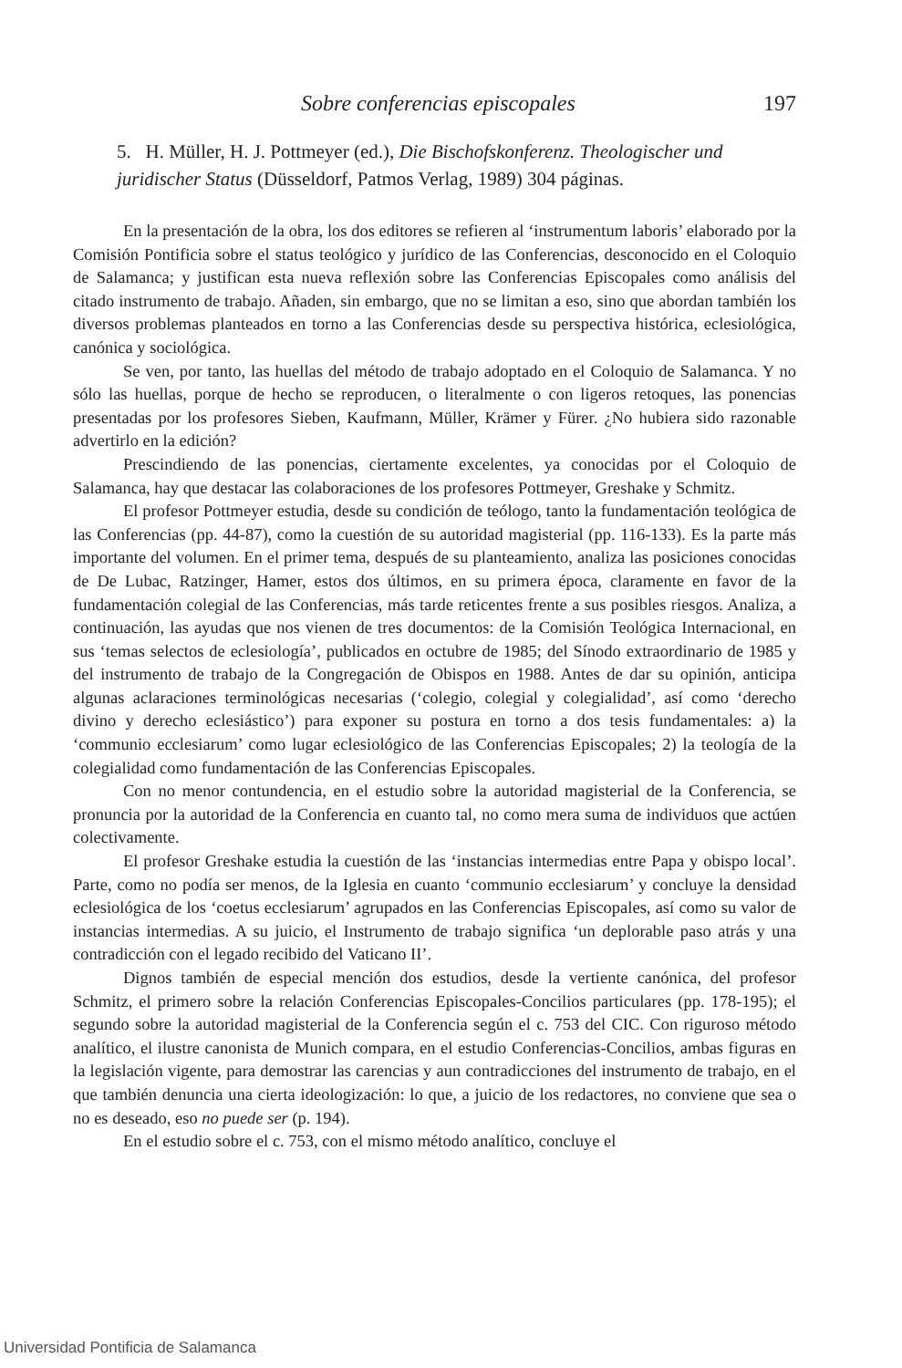Sobre conferencias episcopales 197
5. H. Müller, H. J. Pottmeyer (ed.), Die Bischofskonferenz. Theologischer und juridischer Status (Düsseldorf, Patmos Verlag, 1989) 304 páginas.
En la presentación de la obra, los dos editores se refieren al ‘instrumentum laboris’ elaborado por la Comisión Pontificia sobre el status teológico y jurídico de las Conferencias, desconocido en el Coloquio de Salamanca; y justifican esta nueva reflexión sobre las Conferencias Episcopales como análisis del citado instrumento de trabajo. Añaden, sin embargo, que no se limitan a eso, sino que abordan también los diversos problemas planteados en torno a las Conferencias desde su perspectiva histórica, eclesiológica, canónica y sociológica.
Se ven, por tanto, las huellas del método de trabajo adoptado en el Coloquio de Salamanca. Y no sólo las huellas, porque de hecho se reproducen, o literalmente o con ligeros retoques, las ponencias presentadas por los profesores Sieben, Kaufmann, Müller, Krämer y Fürer. ¿No hubiera sido razonable advertirlo en la edición?
Prescindiendo de las ponencias, ciertamente excelentes, ya conocidas por el Coloquio de Salamanca, hay que destacar las colaboraciones de los profesores Pottmeyer, Greshake y Schmitz.
El profesor Pottmeyer estudia, desde su condición de teólogo, tanto la fundamentación teológica de las Conferencias (pp. 44-87), como la cuestión de su autoridad magisterial (pp. 116-133). Es la parte más importante del volumen. En el primer tema, después de su planteamiento, analiza las posiciones conocidas de De Lubac, Ratzinger, Hamer, estos dos últimos, en su primera época, claramente en favor de la fundamentación colegial de las Conferencias, más tarde reticentes frente a sus posibles riesgos. Analiza, a continuación, las ayudas que nos vienen de tres documentos: de la Comisión Teológica Internacional, en sus ‘temas selectos de eclesiología’, publicados en octubre de 1985; del Sínodo extraordinario de 1985 y del instrumento de trabajo de la Congregación de Obispos en 1988. Antes de dar su opinión, anticipa algunas aclaraciones terminológicas necesarias (‘colegio, colegial y colegialidad’, así como ‘derecho divino y derecho eclesiástico’) para exponer su postura en torno a dos tesis fundamentales: a) la ‘communio ecclesiarum’ como lugar eclesiológico de las Conferencias Episcopales; 2) la teología de la colegialidad como fundamentación de las Conferencias Episcopales.
Con no menor contundencia, en el estudio sobre la autoridad magisterial de la Conferencia, se pronuncia por la autoridad de la Conferencia en cuanto tal, no como mera suma de individuos que actúen colectivamente.
El profesor Greshake estudia la cuestión de las ‘instancias intermedias entre Papa y obispo local’. Parte, como no podía ser menos, de la Iglesia en cuanto ‘communio ecclesiarum’ y concluye la densidad eclesiológica de los ‘coetus ecclesiarum’ agrupados en las Conferencias Episcopales, así como su valor de instancias intermedias. A su juicio, el Instrumento de trabajo significa ‘un deplorable paso atrás y una contradicción con el legado recibido del Vaticano II’.
Dignos también de especial mención dos estudios, desde la vertiente canónica, del profesor Schmitz, el primero sobre la relación Conferencias Episcopales-Concilios particulares (pp. 178-195); el segundo sobre la autoridad magisterial de la Conferencia según el c. 753 del CIC. Con riguroso método analítico, el ilustre canonista de Munich compara, en el estudio Conferencias-Concilios, ambas figuras en la legislación vigente, para demostrar las carencias y aun contradicciones del instrumento de trabajo, en el que también denuncia una cierta ideologización: lo que, a juicio de los redactores, no conviene que sea o no es deseado, eso no puede ser (p. 194).
En el estudio sobre el c. 753, con el mismo método analítico, concluye el
Universidad Pontificia de Salamanca